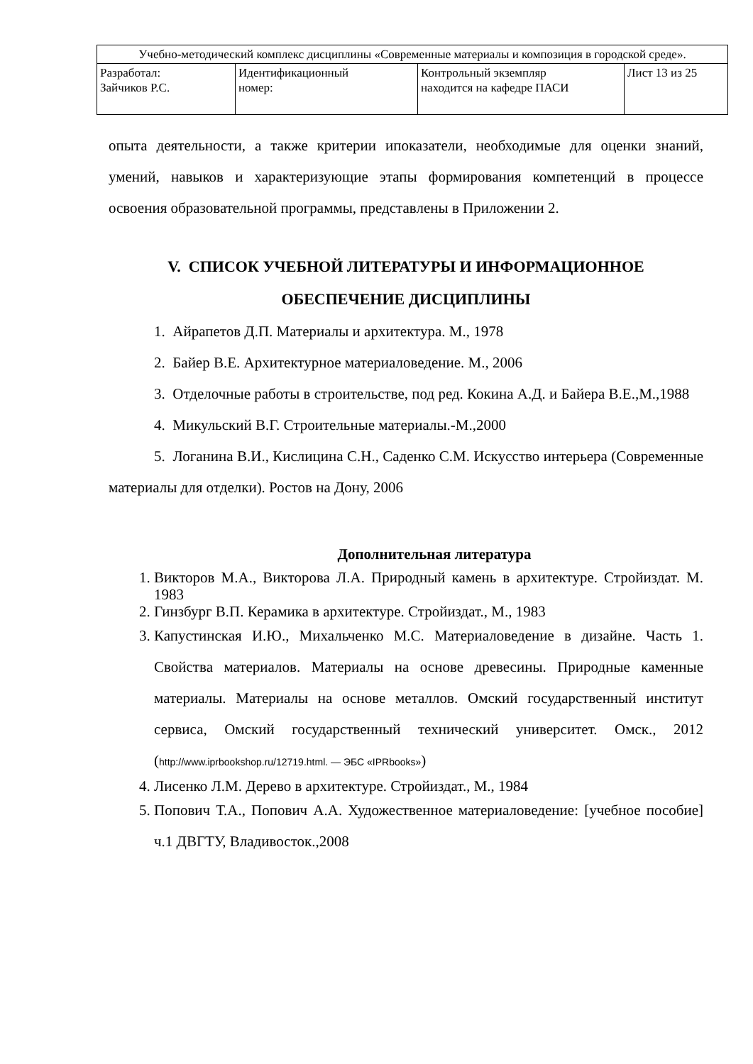| Учебно-методический комплекс дисциплины «Современные материалы и композиция в городской среде». | | | |
| Разработал: Зайчиков Р.С. | Идентификационный номер: | Контрольный экземпляр находится на кафедре ПАСИ | Лист 13 из 25 |
опыта деятельности, а также критерии ипоказатели, необходимые для оценки знаний, умений, навыков и характеризующие этапы формирования компетенций в процессе освоения образовательной программы, представлены в Приложении 2.
V. СПИСОК УЧЕБНОЙ ЛИТЕРАТУРЫ И ИНФОРМАЦИОННОЕ ОБЕСПЕЧЕНИЕ ДИСЦИПЛИНЫ
1. Айрапетов Д.П. Материалы и архитектура. М., 1978
2. Байер В.Е. Архитектурное материаловедение. М., 2006
3. Отделочные работы в строительстве, под ред. Кокина А.Д. и Байера В.Е.,М.,1988
4. Микульский В.Г. Строительные материалы.-М.,2000
5. Логанина В.И., Кислицина С.Н., Саденко С.М. Искусство интерьера (Современные материалы для отделки). Ростов на Дону, 2006
Дополнительная литература
1. Викторов М.А., Викторова Л.А. Природный камень в архитектуре. Стройиздат. М. 1983
2. Гинзбург В.П. Керамика в архитектуре. Стройиздат., М., 1983
3. Капустинская И.Ю., Михальченко М.С. Материаловедение в дизайне. Часть 1. Свойства материалов. Материалы на основе древесины. Природные каменные материалы. Материалы на основе металлов. Омский государственный институт сервиса, Омский государственный технический университет. Омск., 2012 (http://www.iprbookshop.ru/12719.html. — ЭБС «IPRbooks»)
4. Лисенко Л.М. Дерево в архитектуре. Стройиздат., М., 1984
5. Попович Т.А., Попович А.А. Художественное материаловедение: [учебное пособие] ч.1 ДВГТУ, Владивосток.,2008